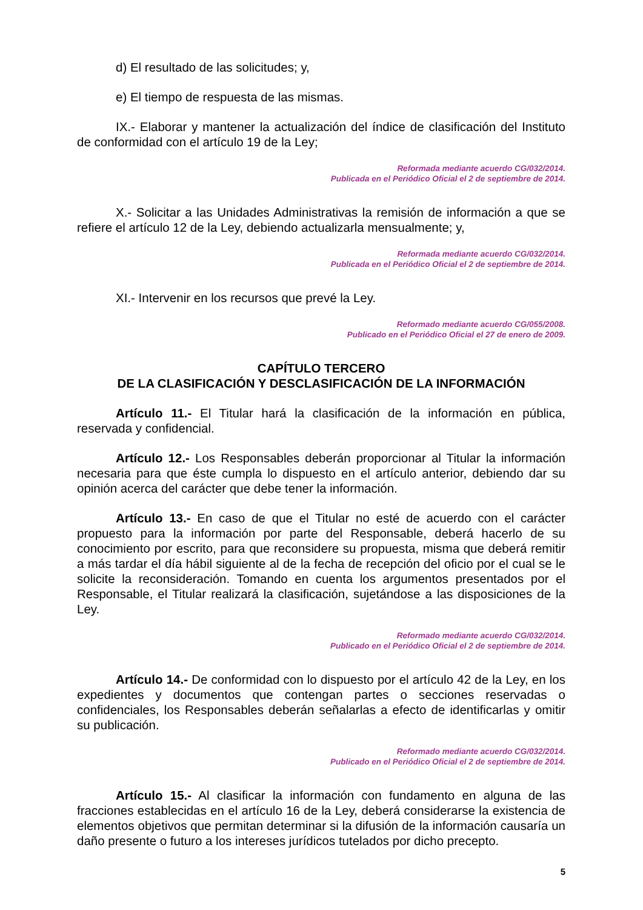d) El resultado de las solicitudes; y,
e) El tiempo de respuesta de las mismas.
IX.- Elaborar y mantener la actualización del índice de clasificación del Instituto de conformidad con el artículo 19 de la Ley;
Reformada mediante acuerdo CG/032/2014.
Publicada en el Periódico Oficial el 2 de septiembre de 2014.
X.- Solicitar a las Unidades Administrativas la remisión de información a que se refiere el artículo 12 de la Ley, debiendo actualizarla mensualmente; y,
Reformada mediante acuerdo CG/032/2014.
Publicada en el Periódico Oficial el 2 de septiembre de 2014.
XI.- Intervenir en los recursos que prevé la Ley.
Reformado mediante acuerdo CG/055/2008.
Publicado en el Periódico Oficial el 27 de enero de 2009.
CAPÍTULO TERCERO
DE LA CLASIFICACIÓN Y DESCLASIFICACIÓN DE LA INFORMACIÓN
Artículo 11.- El Titular hará la clasificación de la información en pública, reservada y confidencial.
Artículo 12.- Los Responsables deberán proporcionar al Titular la información necesaria para que éste cumpla lo dispuesto en el artículo anterior, debiendo dar su opinión acerca del carácter que debe tener la información.
Artículo 13.- En caso de que el Titular no esté de acuerdo con el carácter propuesto para la información por parte del Responsable, deberá hacerlo de su conocimiento por escrito, para que reconsidere su propuesta, misma que deberá remitir a más tardar el día hábil siguiente al de la fecha de recepción del oficio por el cual se le solicite la reconsideración. Tomando en cuenta los argumentos presentados por el Responsable, el Titular realizará la clasificación, sujetándose a las disposiciones de la Ley.
Reformado mediante acuerdo CG/032/2014.
Publicado en el Periódico Oficial el 2 de septiembre de 2014.
Artículo 14.- De conformidad con lo dispuesto por el artículo 42 de la Ley, en los expedientes y documentos que contengan partes o secciones reservadas o confidenciales, los Responsables deberán señalarlas a efecto de identificarlas y omitir su publicación.
Reformado mediante acuerdo CG/032/2014.
Publicado en el Periódico Oficial el 2 de septiembre de 2014.
Artículo 15.- Al clasificar la información con fundamento en alguna de las fracciones establecidas en el artículo 16 de la Ley, deberá considerarse la existencia de elementos objetivos que permitan determinar si la difusión de la información causaría un daño presente o futuro a los intereses jurídicos tutelados por dicho precepto.
5